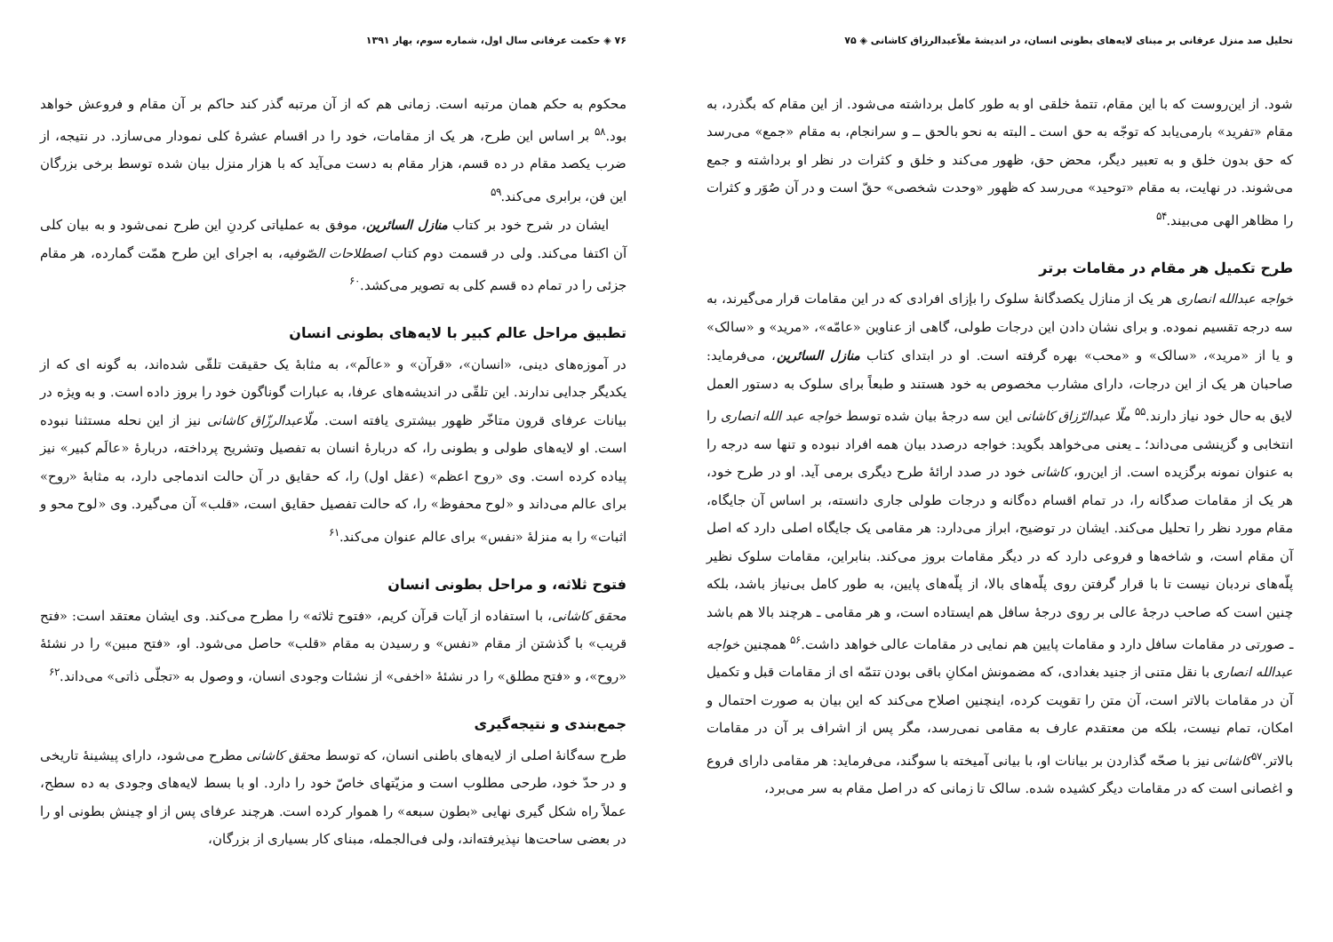تحلیل صد منزل عرفانی بر مبنای لایه‌های بطونی انسان، در اندیشهٔ ملاّعبدالرزاق کاشانی ◈ ۷۵
شود. از این‌روست که با این مقام، تتمهٔ خلقی او به طور کامل برداشته می‌شود. از این مقام که بگذرد، به مقام «تفرید» بارمی‌یابد که توجّه به حق است ـ البته به نحو بالحق ــ و سرانجام، به مقام «جمع» می‌رسد که حق بدون خلق و به تعبیر دیگر، محض حق، ظهور می‌کند و خلق و کثرات در نظر او برداشته و جمع می‌شوند. در نهایت، به مقام «توحید» می‌رسد که ظهور «وحدت شخصی» حقّ است و در آن صُوَر و کثرات را مظاهر الهی می‌بیند.<sup>۵۴</sup>
طرح تکمیل هر مقام در مقامات برتر
خواجه عبدالله انصاری هر یک از منازل یکصدگانهٔ سلوک را بإزای افرادی که در این مقامات قرار می‌گیرند، به سه درجه تقسیم نموده. و برای نشان دادن این درجات طولی، گاهی از عناوین «عامّه»، «مرید» و «سالک» و یا از «مرید»، «سالک» و «محب» بهره گرفته است. او در ابتدای کتاب منازل السائرین، می‌فرماید: صاحبان هر یک از این درجات، دارای مشارب مخصوص به خود هستند و طبعاً برای سلوک به دستور العمل لایق به حال خود نیاز دارند.<sup>۵۵</sup> ملّا عبدالرّزاق کاشانی این سه درجهٔ بیان شده توسط خواجه عبد الله انصاری را انتخابی و گزینشی می‌داند؛ ـ یعنی می‌خواهد بگوید: خواجه درصدد بیان همه افراد نبوده و تنها سه درجه را به عنوان نمونه برگزیده است. از این‌رو، کاشانی خود در صدد ارائهٔ طرح دیگری برمی آید. او در طرح خود، هر یک از مقامات صدگانه را، در تمام اقسام ده‌گانه و درجات طولی جاری دانسته، بر اساس آن جایگاه، مقام مورد نظر را تحلیل می‌کند. ایشان در توضیح، ابراز می‌دارد: هر مقامی یک جایگاه اصلی دارد که اصل آن مقام است، و شاخه‌ها و فروعی دارد که در دیگر مقامات بروز می‌کند. بنابراین، مقامات سلوک نظیر پلّه‌های نردبان نیست تا با قرار گرفتن روی پلّه‌های بالا، از پلّه‌های پایین، به طور کامل بی‌نیاز باشد، بلکه چنین است که صاحب درجهٔ عالی بر روی درجهٔ سافل هم ایستاده است، و هر مقامی ـ هرچند بالا هم باشد ـ صورتی در مقامات سافل دارد و مقامات پایین هم نمایی در مقامات عالی خواهد داشت.<sup>۵۶</sup> همچنین خواجه عبدالله انصاری با نقل متنی از جنید بغدادی، که مضمونش امکانِ باقی بودن تتمّه ای از مقامات قبل و تکمیل آن در مقامات بالاتر است، آن متن را تقویت کرده، اینچنین اصلاح می‌کند که این بیان به صورت احتمال و امکان، تمام نیست، بلکه من معتقدم عارف به مقامی نمی‌رسد، مگر پس از اشراف بر آن در مقامات بالاتر.<sup>۵۷</sup>کاشانی نیز با صحّه گذاردن بر بیانات او، با بیانی آمیخته با سوگند، می‌فرماید: هر مقامی دارای فروع و اغصانی است که در مقامات دیگر کشیده شده. سالک تا زمانی که در اصل مقام به سر می‌برد،
۷۶ ◈ حکمت عرفانی سال اول، شماره سوم، بهار ۱۳۹۱
محکوم به حکم همان مرتبه است. زمانی هم که از آن مرتبه گذر کند حاکم بر آن مقام و فروعش خواهد بود.<sup>۵۸</sup> بر اساس این طرح، هر یک از مقامات، خود را در اقسام عشرهٔ کلی نمودار می‌سازد. در نتیجه، از ضرب یکصد مقام در ده قسم، هزار مقام به دست می‌آید که با هزار منزل بیان شده توسط برخی بزرگان این فن، برابری می‌کند.<sup>۵۹</sup>
ایشان در شرح خود بر کتاب منازل السائرین، موفق به عملیاتی کردنِ این طرح نمی‌شود و به بیان کلی آن اکتفا می‌کند. ولی در قسمت دوم کتاب اصطلاحات الصّوفیه، به اجرای این طرح همّت گمارده، هر مقام جزئی را در تمام ده قسم کلی به تصویر می‌کشد.<sup>۶۰</sup>
تطبیق مراحل عالم کبیر با لایه‌های بطونی انسان
در آموزه‌های دینی، «انسان»، «قرآن» و «عالَم»، به مثابهٔ یک حقیقت تلقّی شده‌اند، به گونه ای که از یکدیگر جدایی ندارند. این تلقّی در اندیشه‌های عرفا، به عبارات گوناگون خود را بروز داده است. و به ویژه در بیانات عرفای قرون متاخّر ظهور بیشتری یافته است. ملّاعبدالرزّاق کاشانی نیز از این نحله مستثنا نبوده است. او لایه‌های طولی و بطونی را، که دربارهٔ انسان به تفصیل وتشریح پرداخته، دربارهٔ «عالَم کبیر» نیز پیاده کرده است. وی «روح اعظم» (عقل اول) را، که حقایق در آن حالت اندماجی دارد، به مثابهٔ «روح» برای عالم می‌داند و «لوح محفوظ» را، که حالت تفصیل حقایق است، «قلب» آن می‌گیرد. وی «لوح محو و اثبات» را به منزلهٔ «نفس» برای عالم عنوان می‌کند.<sup>۶۱</sup>
فتوح ثلاثه، و مراحل بطونی انسان
محقق کاشانی، با استفاده از آیات قرآن کریم، «فتوح ثلاثه» را مطرح می‌کند. وی ایشان معتقد است: «فتح قریب» با گذشتن از مقام «نفس» و رسیدن به مقام «قلب» حاصل می‌شود. او، «فتح مبین» را در نشئهٔ «روح»، و «فتح مطلق» را در نشئهٔ «اخفی» از نشئات وجودی انسان، و وصول به «تجلّی ذاتی» می‌داند.<sup>۶۲</sup>
جمع‌بندی و نتیجه‌گیری
طرح سه‌گانهٔ اصلی از لایه‌های باطنی انسان، که توسط محقق کاشانی مطرح می‌شود، دارای پیشینهٔ تاریخی و در حدّ خود، طرحی مطلوب است و مزیّتهای خاصّ خود را دارد. او با بسط لایه‌های وجودی به ده سطح، عملاً راه شکل گیری نهایی «بطون سبعه» را هموار کرده است. هرچند عرفای پس از او چینش بطونی او را در بعضی ساحت‌ها نپذیرفته‌اند، ولی فی‌الجمله، مبنای کار بسیاری از بزرگان،